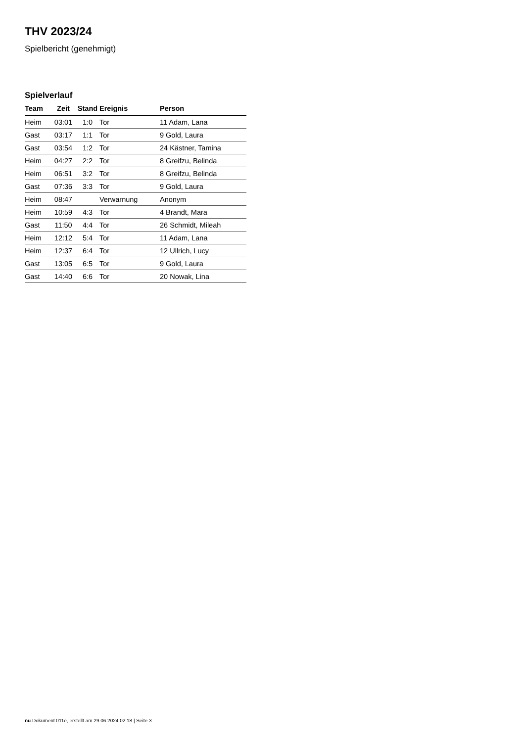THV 2023/24
Spielbericht (genehmigt)
Spielverlauf
| Team | Zeit | Stand | Ereignis | Person |
| --- | --- | --- | --- | --- |
| Heim | 03:01 | 1:0 | Tor | 11 Adam, Lana |
| Gast | 03:17 | 1:1 | Tor | 9 Gold, Laura |
| Gast | 03:54 | 1:2 | Tor | 24 Kästner, Tamina |
| Heim | 04:27 | 2:2 | Tor | 8 Greifzu, Belinda |
| Heim | 06:51 | 3:2 | Tor | 8 Greifzu, Belinda |
| Gast | 07:36 | 3:3 | Tor | 9 Gold, Laura |
| Heim | 08:47 | | Verwarnung | Anonym |
| Heim | 10:59 | 4:3 | Tor | 4 Brandt, Mara |
| Gast | 11:50 | 4:4 | Tor | 26 Schmidt, Mileah |
| Heim | 12:12 | 5:4 | Tor | 11 Adam, Lana |
| Heim | 12:37 | 6:4 | Tor | 12 Ullrich, Lucy |
| Gast | 13:05 | 6:5 | Tor | 9 Gold, Laura |
| Gast | 14:40 | 6:6 | Tor | 20 Nowak, Lina |
nu.Dokument 011e, erstellt am 29.06.2024 02:18 | Seite 3